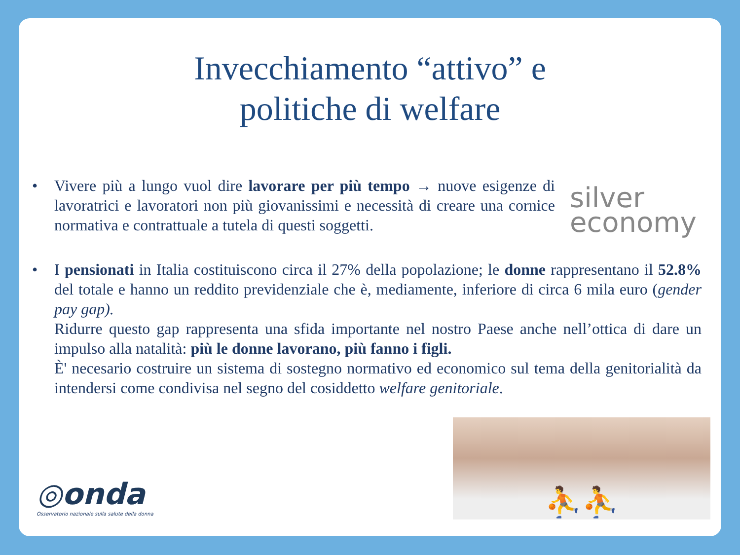Invecchiamento “attivo” e
politiche di welfare
• Vivere più a lungo vuol dire lavorare per più tempo → nuove esigenze di lavoratrici e lavoratori non più giovanissimi e necessità di creare una cornice normativa e contrattuale a tutela di questi soggetti.
silver
economy
• I pensionati in Italia costituiscono circa il 27% della popolazione; le donne rappresentano il 52.8% del totale e hanno un reddito previdenziale che è, mediamente, inferiore di circa 6 mila euro (gender pay gap).
Ridurre questo gap rappresenta una sfida importante nel nostro Paese anche nell’ottica di dare un impulso alla natalità: più le donne lavorano, più fanno i figli.
È' necesario costruire un sistema di sostegno normativo ed economico sul tema della genitorialità da intendersi come condivisa nel segno del cosiddetto welfare genitoriale.
◎onda
Osservatorio nazionale sulla salute della donna
⛹⛹